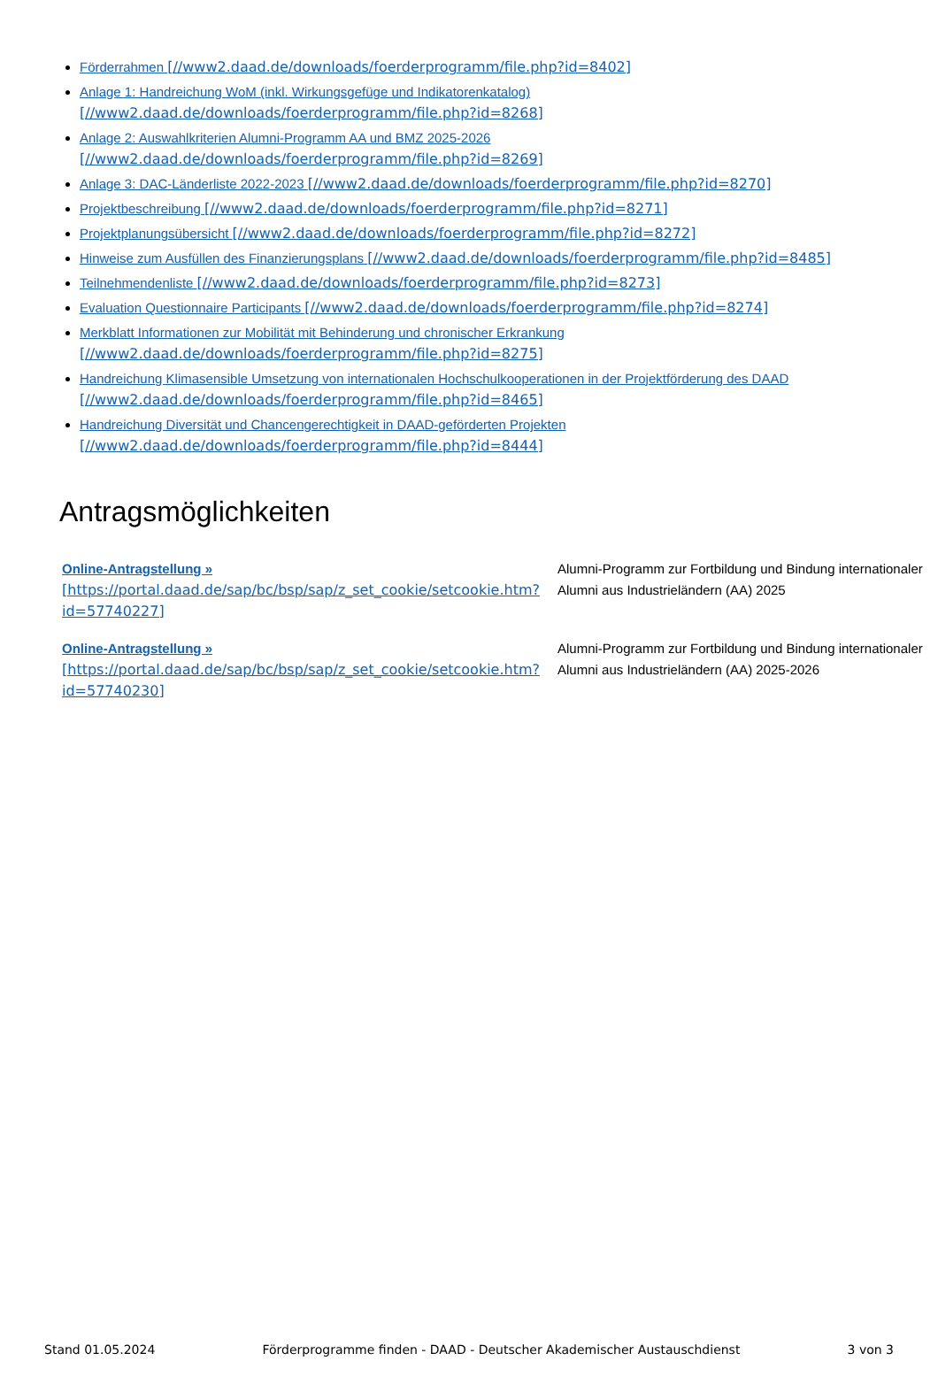Förderrahmen [//www2.daad.de/downloads/foerderprogramm/file.php?id=8402]
Anlage 1: Handreichung WoM (inkl. Wirkungsgefüge und Indikatorenkatalog)
[//www2.daad.de/downloads/foerderprogramm/file.php?id=8268]
Anlage 2: Auswahlkriterien Alumni-Programm AA und BMZ 2025-2026
[//www2.daad.de/downloads/foerderprogramm/file.php?id=8269]
Anlage 3: DAC-Länderliste 2022-2023 [//www2.daad.de/downloads/foerderprogramm/file.php?id=8270]
Projektbeschreibung [//www2.daad.de/downloads/foerderprogramm/file.php?id=8271]
Projektplanungsübersicht [//www2.daad.de/downloads/foerderprogramm/file.php?id=8272]
Hinweise zum Ausfüllen des Finanzierungsplans [//www2.daad.de/downloads/foerderprogramm/file.php?id=8485]
Teilnehmendenliste [//www2.daad.de/downloads/foerderprogramm/file.php?id=8273]
Evaluation Questionnaire Participants [//www2.daad.de/downloads/foerderprogramm/file.php?id=8274]
Merkblatt Informationen zur Mobilität mit Behinderung und chronischer Erkrankung
[//www2.daad.de/downloads/foerderprogramm/file.php?id=8275]
Handreichung Klimasensible Umsetzung von internationalen Hochschulkooperationen in der Projektförderung des DAAD
[//www2.daad.de/downloads/foerderprogramm/file.php?id=8465]
Handreichung Diversität und Chancengerechtigkeit in DAAD-geförderten Projekten
[//www2.daad.de/downloads/foerderprogramm/file.php?id=8444]
Antragsmöglichkeiten
| Online-Antragstellung » [https://portal.daad.de/sap/bc/bsp/sap/z_set_cookie/setcookie.htm?id=57740227] | Alumni-Programm zur Fortbildung und Bindung internationaler Alumni aus Industrieländern (AA) 2025 |
| Online-Antragstellung » [https://portal.daad.de/sap/bc/bsp/sap/z_set_cookie/setcookie.htm?id=57740230] | Alumni-Programm zur Fortbildung und Bindung internationaler Alumni aus Industrieländern (AA) 2025-2026 |
Stand 01.05.2024 Förderprogramme finden - DAAD - Deutscher Akademischer Austauschdienst 3 von 3